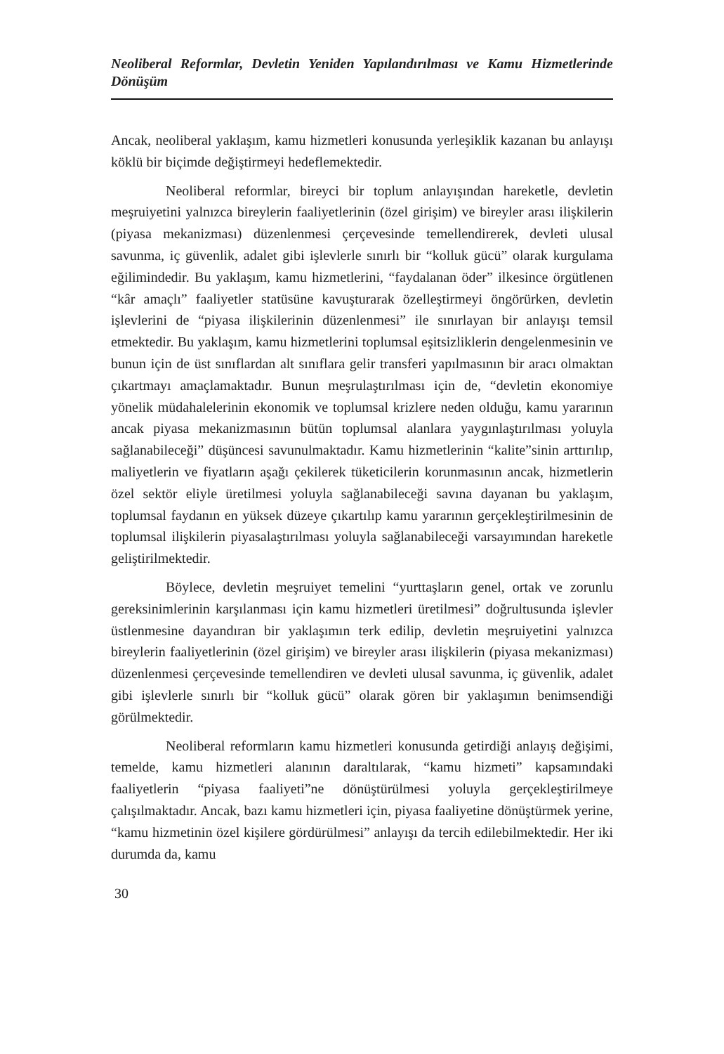Neoliberal Reformlar, Devletin Yeniden Yapılandırılması ve Kamu Hizmetlerinde Dönüşüm
Ancak, neoliberal yaklaşım, kamu hizmetleri konusunda yerleşiklik kazanan bu anlayışı köklü bir biçimde değiştirmeyi hedeflemektedir.
Neoliberal reformlar, bireyci bir toplum anlayışından hareketle, devletin meşruiyetini yalnızca bireylerin faaliyetlerinin (özel girişim) ve bireyler arası ilişkilerin (piyasa mekanizması) düzenlenmesi çerçevesinde temellendirerek, devleti ulusal savunma, iç güvenlik, adalet gibi işlevlerle sınırlı bir “kolluk gücü” olarak kurgulama eğilimindedir. Bu yaklaşım, kamu hizmetlerini, “faydalanan öder” ilkesince örgütlenen “kâr amaçlı” faaliyetler statüsüne kavuşturarak özelleştirmeyi öngörürken, devletin işlevlerini de “piyasa ilişkilerinin düzenlenmesi” ile sınırlayan bir anlayışı temsil etmektedir. Bu yaklaşım, kamu hizmetlerini toplumsal eşitsizliklerin dengelenmesinin ve bunun için de üst sınıflardan alt sınıflara gelir transferi yapılmasının bir aracı olmaktan çıkartmayı amaçlamaktadır. Bunun meşrulaştırılması için de, “devletin ekonomiye yönelik müdahalelerinin ekonomik ve toplumsal krizlere neden olduğu, kamu yararının ancak piyasa mekanizmasının bütün toplumsal alanlara yaygınlaştırılması yoluyla sağlanabileceği” düşüncesi savunulmaktadır. Kamu hizmetlerinin “kalite”sinin arttırılıp, maliyetlerin ve fiyatların aşağı çekilerek tüketicilerin korunmasının ancak, hizmetlerin özel sektör eliyle üretilmesi yoluyla sağlanabileceği savına dayanan bu yaklaşım, toplumsal faydanın en yüksek düzeye çıkartılıp kamu yararının gerçekleştirilmesinin de toplumsal ilişkilerin piyasalaştırılması yoluyla sağlanabileceği varsayımından hareketle geliştirilmektedir.
Böylece, devletin meşruiyet temelini “yurttaşların genel, ortak ve zorunlu gereksinimlerinin karşılanması için kamu hizmetleri üretilmesi” doğrultusunda işlevler üstlenmesine dayandıran bir yaklaşımın terk edilip, devletin meşruiyetini yalnızca bireylerin faaliyetlerinin (özel girişim) ve bireyler arası ilişkilerin (piyasa mekanizması) düzenlenmesi çerçevesinde temellendiren ve devleti ulusal savunma, iç güvenlik, adalet gibi işlevlerle sınırlı bir “kolluk gücü” olarak gören bir yaklaşımın benimsendiği görülmektedir.
Neoliberal reformların kamu hizmetleri konusunda getirdiği anlayış değişimi, temelde, kamu hizmetleri alanının daraltılarak, “kamu hizmeti” kapsamındaki faaliyetlerin “piyasa faaliyeti”ne dönüştürülmesi yoluyla gerçekleştirilmeye çalışılmaktadır. Ancak, bazı kamu hizmetleri için, piyasa faaliyetine dönüştürmek yerine, “kamu hizmetinin özel kişilere gördürülmesi” anlayışı da tercih edilebilmektedir. Her iki durumda da, kamu
30